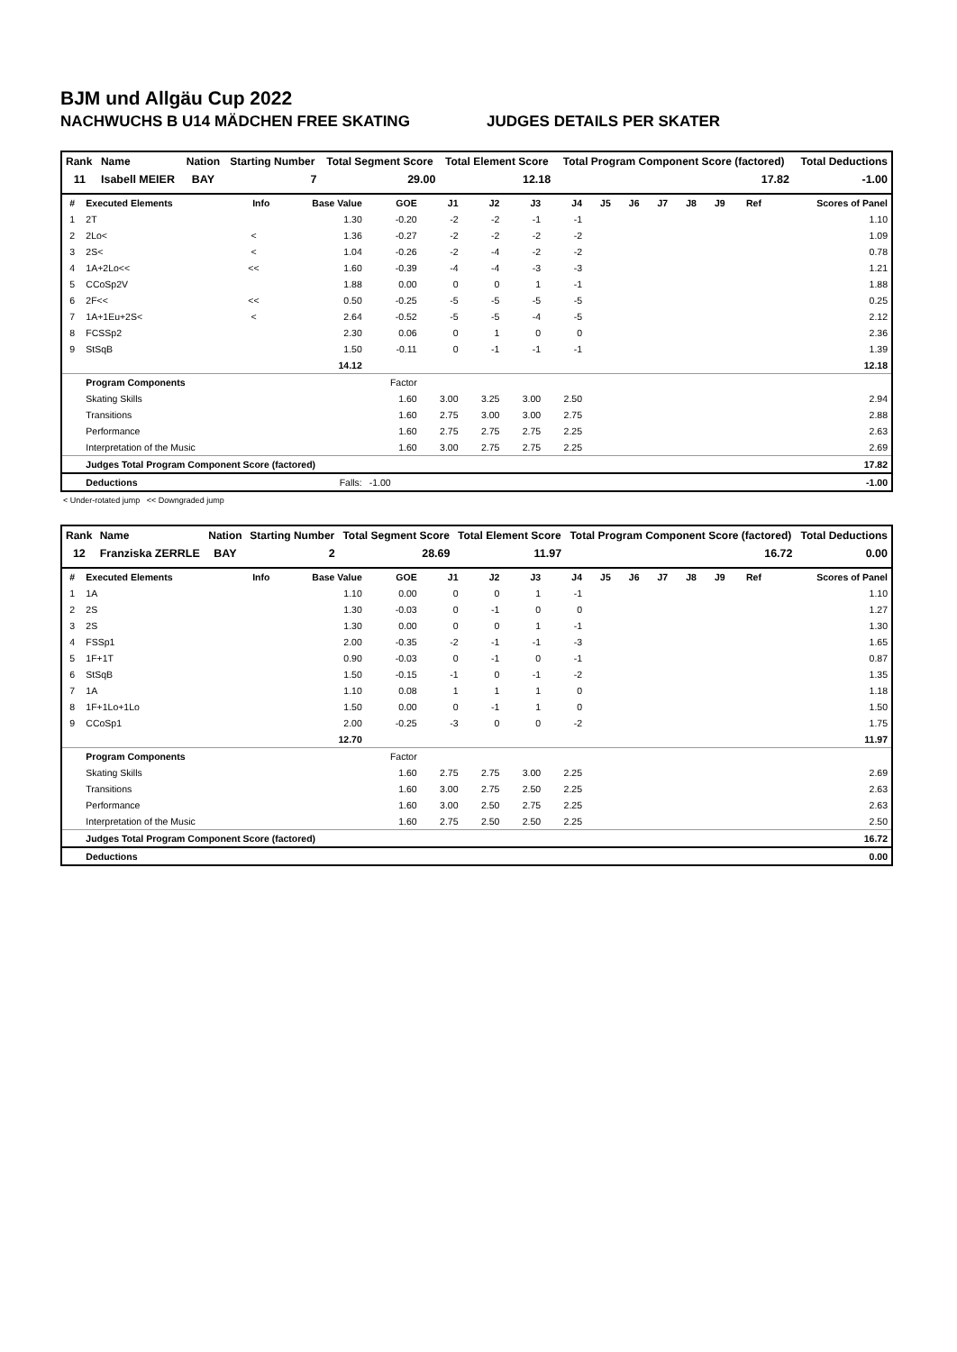BJM und Allgäu Cup 2022
NACHWUCHS B U14 MÄDCHEN FREE SKATING JUDGES DETAILS PER SKATER
| Rank | Name | Nation | Starting Number | Total Segment Score | Total Element Score | Total Program Component Score (factored) | Total Deductions |
| --- | --- | --- | --- | --- | --- | --- | --- |
| 11 | Isabell MEIER | BAY | 7 | 29.00 | 12.18 | 17.82 | -1.00 |
| # | Executed Elements | Info | Base Value | GOE | J1 | J2 | J3 | J4 | J5 | J6 | J7 | J8 | J9 | Ref | Scores of Panel |
| --- | --- | --- | --- | --- | --- | --- | --- | --- | --- | --- | --- | --- | --- | --- | --- |
| 1 | 2T | | 1.30 | -0.20 | -2 | -2 | -1 | -1 | | | | | | | 1.10 |
| 2 | 2Lo< | < | 1.36 | -0.27 | -2 | -2 | -2 | -2 | | | | | | | 1.09 |
| 3 | 2S< | < | 1.04 | -0.26 | -2 | -4 | -2 | -2 | | | | | | | 0.78 |
| 4 | 1A+2Lo<< | << | 1.60 | -0.39 | -4 | -4 | -3 | -3 | | | | | | | 1.21 |
| 5 | CCoSp2V | | 1.88 | 0.00 | 0 | 0 | 1 | -1 | | | | | | | 1.88 |
| 6 | 2F<< | << | 0.50 | -0.25 | -5 | -5 | -5 | -5 | | | | | | | 0.25 |
| 7 | 1A+1Eu+2S< | < | 2.64 | -0.52 | -5 | -5 | -4 | -5 | | | | | | | 2.12 |
| 8 | FCSSp2 | | 2.30 | 0.06 | 0 | 1 | 0 | 0 | | | | | | | 2.36 |
| 9 | StSqB | | 1.50 | -0.11 | 0 | -1 | -1 | -1 | | | | | | | 1.39 |
| | | | 14.12 | | | | | | | | | | | | 12.18 |
| | Program Components | | | Factor | | | | | | | | | | | |
| | Skating Skills | | | 1.60 | 3.00 | 3.25 | 3.00 | 2.50 | | | | | | | 2.94 |
| | Transitions | | | 1.60 | 2.75 | 3.00 | 3.00 | 2.75 | | | | | | | 2.88 |
| | Performance | | | 1.60 | 2.75 | 2.75 | 2.75 | 2.25 | | | | | | | 2.63 |
| | Interpretation of the Music | | | 1.60 | 3.00 | 2.75 | 2.75 | 2.25 | | | | | | | 2.69 |
| | Judges Total Program Component Score (factored) | | | | | | | | | | | | | | 17.82 |
| | Deductions | | Falls: | -1.00 | | | | | | | | | | | -1.00 |
< Under-rotated jump << Downgraded jump
| Rank | Name | Nation | Starting Number | Total Segment Score | Total Element Score | Total Program Component Score (factored) | Total Deductions |
| --- | --- | --- | --- | --- | --- | --- | --- |
| 12 | Franziska ZERRLE | BAY | 2 | 28.69 | 11.97 | 16.72 | 0.00 |
| # | Executed Elements | Info | Base Value | GOE | J1 | J2 | J3 | J4 | J5 | J6 | J7 | J8 | J9 | Ref | Scores of Panel |
| --- | --- | --- | --- | --- | --- | --- | --- | --- | --- | --- | --- | --- | --- | --- | --- |
| 1 | 1A | | 1.10 | 0.00 | 0 | 0 | 1 | -1 | | | | | | | 1.10 |
| 2 | 2S | | 1.30 | -0.03 | 0 | -1 | 0 | 0 | | | | | | | 1.27 |
| 3 | 2S | | 1.30 | 0.00 | 0 | 0 | 1 | -1 | | | | | | | 1.30 |
| 4 | FSSp1 | | 2.00 | -0.35 | -2 | -1 | -1 | -3 | | | | | | | 1.65 |
| 5 | 1F+1T | | 0.90 | -0.03 | 0 | -1 | 0 | -1 | | | | | | | 0.87 |
| 6 | StSqB | | 1.50 | -0.15 | -1 | 0 | -1 | -2 | | | | | | | 1.35 |
| 7 | 1A | | 1.10 | 0.08 | 1 | 1 | 1 | 0 | | | | | | | 1.18 |
| 8 | 1F+1Lo+1Lo | | 1.50 | 0.00 | 0 | -1 | 1 | 0 | | | | | | | 1.50 |
| 9 | CCoSp1 | | 2.00 | -0.25 | -3 | 0 | 0 | -2 | | | | | | | 1.75 |
| | | | 12.70 | | | | | | | | | | | | 11.97 |
| | Program Components | | | Factor | | | | | | | | | | | |
| | Skating Skills | | | 1.60 | 2.75 | 2.75 | 3.00 | 2.25 | | | | | | | 2.69 |
| | Transitions | | | 1.60 | 3.00 | 2.75 | 2.50 | 2.25 | | | | | | | 2.63 |
| | Performance | | | 1.60 | 3.00 | 2.50 | 2.75 | 2.25 | | | | | | | 2.63 |
| | Interpretation of the Music | | | 1.60 | 2.75 | 2.50 | 2.50 | 2.25 | | | | | | | 2.50 |
| | Judges Total Program Component Score (factored) | | | | | | | | | | | | | | 16.72 |
| | Deductions | | | | | | | | | | | | | | 0.00 |